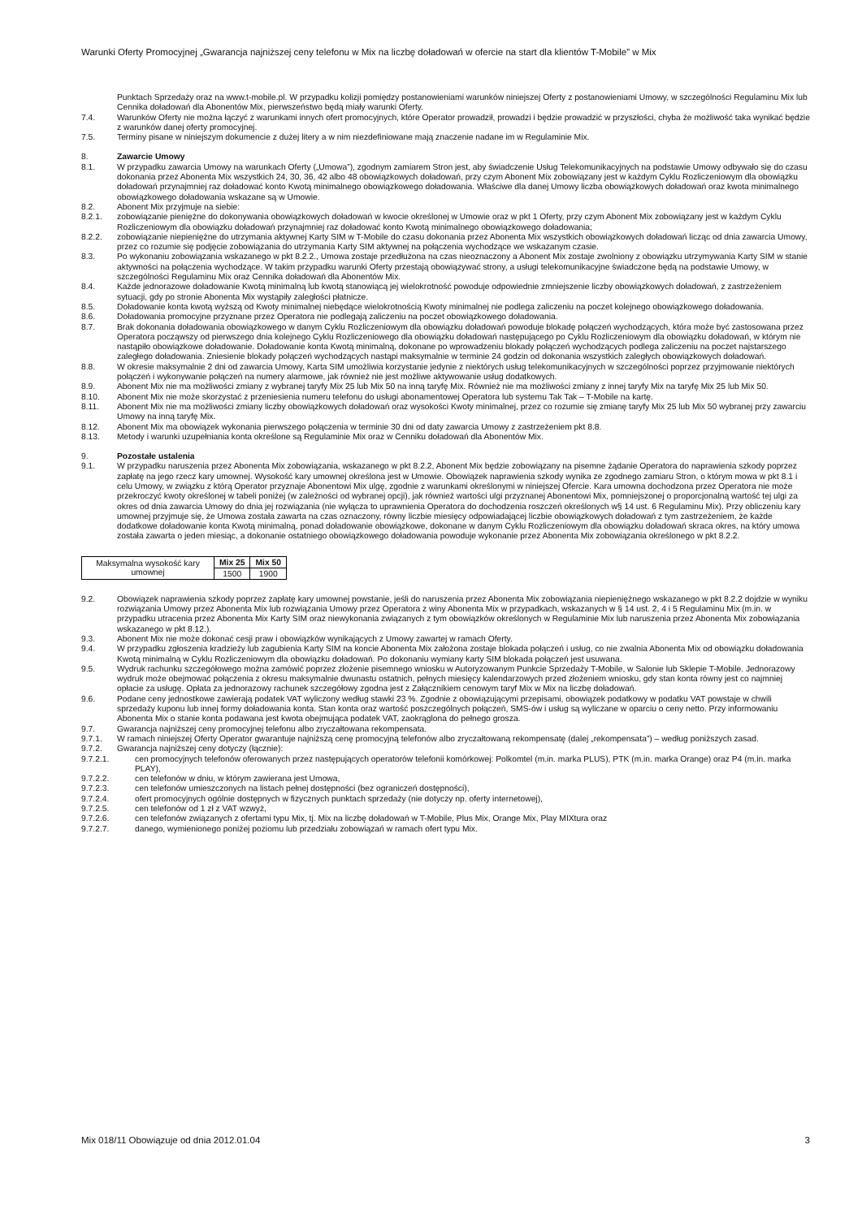Warunki Oferty Promocyjnej „Gwarancja najniższej ceny telefonu w Mix na liczbę doładowań w ofercie na start dla klientów T-Mobile” w Mix
Punktach Sprzedaży oraz na www.t-mobile.pl. W przypadku kolizji pomiędzy postanowieniami warunków niniejszej Oferty z postanowieniami Umowy, w szczególności Regulaminu Mix lub Cennika doładowań dla Abonentów Mix, pierwszeństwo będą miały warunki Oferty.
7.4. Warunków Oferty nie można łączyć z warunkami innych ofert promocyjnych, które Operator prowadził, prowadzi i będzie prowadzić w przyszłości, chyba że możliwość taka wynikać będzie z warunków danej oferty promocyjnej.
7.5. Terminy pisane w niniejszym dokumencie z dużej litery a w nim niezdefiniowane mają znaczenie nadane im w Regulaminie Mix.
8. Zawarcie Umowy
8.1. W przypadku zawarcia Umowy na warunkach Oferty („Umowa”), zgodnym zamiarem Stron jest, aby świadczenie Usług Telekomunikacyjnych na podstawie Umowy odbywało się do czasu dokonania przez Abonenta Mix wszystkich 24, 30, 36, 42 albo 48 obowiązkowych doładowań, przy czym Abonent Mix zobowiązany jest w każdym Cyklu Rozliczeniowym dla obowiązku doładowań przynajmniej raz doładować konto Kwotą minimalnego obowiązkowego doładowania. Właściwe dla danej Umowy liczba obowiązkowych doładowań oraz kwota minimalnego obowiązkowego doładowania wskazane są w Umowie.
8.2. Abonent Mix przyjmuje na siebie:
8.2.1. zobowiązanie pieniężne do dokonywania obowiązkowych doładowań w kwocie określonej w Umowie oraz w pkt 1 Oferty, przy czym Abonent Mix zobowiązany jest w każdym Cyklu Rozliczeniowym dla obowiązku doładowań przynajmniej raz doładować konto Kwotą minimalnego obowiązkowego doładowania;
8.2.2. zobowiązanie niepieniężne do utrzymania aktywnej Karty SIM w T-Mobile do czasu dokonania przez Abonenta Mix wszystkich obowiązkowych doładowań licząc od dnia zawarcia Umowy, przez co rozumie się podjęcie zobowiązania do utrzymania Karty SIM aktywnej na połączenia wychodzące we wskazanym czasie.
8.3. Po wykonaniu zobowiązania wskazanego w pkt 8.2.2., Umowa zostaje przedłużona na czas nieoznaczony a Abonent Mix zostaje zwolniony z obowiązku utrzymywania Karty SIM w stanie aktywności na połączenia wychodzące. W takim przypadku warunki Oferty przestają obowiązywać strony, a usługi telekomunikacyjne świadczone będą na podstawie Umowy, w szczególności Regulaminu Mix oraz Cennika doładowań dla Abonentów Mix.
8.4. Każde jednorazowe doładowanie Kwotą minimalną lub kwotą stanowiącą jej wielokrotność powoduje odpowiednie zmniejszenie liczby obowiązkowych doładowań, z zastrzeżeniem sytuacji, gdy po stronie Abonenta Mix wystąpiły zaległości płatnicze.
8.5. Doładowanie konta kwotą wyższą od Kwoty minimalnej niebędące wielokrotnością Kwoty minimalnej nie podlega zaliczeniu na poczet kolejnego obowiązkowego doładowania.
8.6. Doładowania promocyjne przyznane przez Operatora nie podlegają zaliczeniu na poczet obowiązkowego doładowania.
8.7. Brak dokonania doładowania obowiązkowego w danym Cyklu Rozliczeniowym dla obowiązku doładowań powoduje blokadę połączeń wychodzących, która może być zastosowana przez Operatora począwszy od pierwszego dnia kolejnego Cyklu Rozliczeniowego dla obowiązku doładowań następującego po Cyklu Rozliczeniowym dla obowiązku doładowań, w którym nie nastąpiło obowiązkowe doładowanie. Doładowanie konta Kwotą minimalną, dokonane po wprowadzeniu blokady połączeń wychodzących podlega zaliczeniu na poczet najstarszego zaległego doładowania. Zniesienie blokady połączeń wychodzących nastąpi maksymalnie w terminie 24 godzin od dokonania wszystkich zaległych obowiązkowych doładowań.
8.8. W okresie maksymalnie 2 dni od zawarcia Umowy, Karta SIM umożliwia korzystanie jedynie z niektórych usług telekomunikacyjnych w szczególności poprzez przyjmowanie niektórych połączeń i wykonywanie połączeń na numery alarmowe, jak również nie jest możliwe aktywowanie usług dodatkowych.
8.9. Abonent Mix nie ma możliwości zmiany z wybranej taryfy Mix 25 lub Mix 50 na inną taryfę Mix. Również nie ma możliwości zmiany z innej taryfy Mix na taryfę Mix 25 lub Mix 50.
8.10. Abonent Mix nie może skorzystać z przeniesienia numeru telefonu do usługi abonamentowej Operatora lub systemu Tak Tak – T-Mobile na kartę.
8.11. Abonent Mix nie ma możliwości zmiany liczby obowiązkowych doładowań oraz wysokości Kwoty minimalnej, przez co rozumie się zmianę taryfy Mix 25 lub Mix 50 wybranej przy zawarciu Umowy na inną taryfę Mix.
8.12. Abonent Mix ma obowiązek wykonania pierwszego połączenia w terminie 30 dni od daty zawarcia Umowy z zastrzeżeniem pkt 8.8.
8.13. Metody i warunki uzupełniania konta określone są Regulaminie Mix oraz w Cenniku doładowań dla Abonentów Mix.
9. Pozostałe ustalenia
9.1. W przypadku naruszenia przez Abonenta Mix zobowiązania, wskazanego w pkt 8.2.2, Abonent Mix będzie zobowiązany na pisemne żądanie Operatora do naprawienia szkody poprzez zapłatę na jego rzecz kary umownej. Wysokość kary umownej określona jest w Umowie. Obowiązek naprawienia szkody wynika ze zgodnego zamiaru Stron, o którym mowa w pkt 8.1 i celu Umowy, w związku z którą Operator przyznaje Abonentowi Mix ulgę, zgodnie z warunkami określonymi w niniejszej Ofercie. Kara umowna dochodzona przez Operatora nie może przekroczyć kwoty określonej w tabeli poniżej (w zależności od wybranej opcji), jak również wartości ulgi przyznanej Abonentowi Mix, pomniejszonej o proporcjonalną wartość tej ulgi za okres od dnia zawarcia Umowy do dnia jej rozwiązania (nie wyłącza to uprawnienia Operatora do dochodzenia roszczeń określonych w§ 14 ust. 6 Regulaminu Mix). Przy obliczeniu kary umownej przyjmuje się, że Umowa została zawarta na czas oznaczony, równy liczbie miesięcy odpowiadającej liczbie obowiązkowych doładowań z tym zastrzeżeniem, że każde dodatkowe doładowanie konta Kwotą minimalną, ponad doładowanie obowiązkowe, dokonane w danym Cyklu Rozliczeniowym dla obowiązku doładowań skraca okres, na który umowa została zawarta o jeden miesiąc, a dokonanie ostatniego obowiązkowego doładowania powoduje wykonanie przez Abonenta Mix zobowiązania określonego w pkt 8.2.2.
| Maksymalna wysokość kary umownej | Mix 25 | Mix 50 |
| | 1500 | 1900 |
9.2. Obowiązek naprawienia szkody poprzez zapłatę kary umownej powstanie, jeśli do naruszenia przez Abonenta Mix zobowiązania niepieniężnego wskazanego w pkt 8.2.2 dojdzie w wyniku rozwiązania Umowy przez Abonenta Mix lub rozwiązania Umowy przez Operatora z winy Abonenta Mix w przypadkach, wskazanych w § 14 ust. 2, 4 i 5 Regulaminu Mix (m.in. w przypadku utracenia przez Abonenta Mix Karty SIM oraz niewykonania związanych z tym obowiązków określonych w Regulaminie Mix lub naruszenia przez Abonenta Mix zobowiązania wskazanego w pkt 8.12.).
9.3. Abonent Mix nie może dokonać cesji praw i obowiązków wynikających z Umowy zawartej w ramach Oferty.
9.4. W przypadku zgłoszenia kradzieży lub zagubienia Karty SIM na koncie Abonenta Mix założona zostaje blokada połączeń i usług, co nie zwalnia Abonenta Mix od obowiązku doładowania Kwotą minimalną w Cyklu Rozliczeniowym dla obowiązku doładowań. Po dokonaniu wymiany karty SIM blokada połączeń jest usuwana.
9.5. Wydruk rachunku szczegółowego można zamówić poprzez złożenie pisemnego wniosku w Autoryzowanym Punkcie Sprzedaży T-Mobile, w Salonie lub Sklepie T-Mobile. Jednorazowy wydruk może obejmować połączenia z okresu maksymalnie dwunastu ostatnich, pełnych miesięcy kalendarzowych przed złożeniem wniosku, gdy stan konta równy jest co najmniej opłacie za usługę. Opłata za jednorazowy rachunek szczegółowy zgodna jest z Załącznikiem cenowym taryf Mix w Mix na liczbę doładowań.
9.6. Podane ceny jednostkowe zawierają podatek VAT wyliczony według stawki 23 %. Zgodnie z obowiązującymi przepisami, obowiązek podatkowy w podatku VAT powstaje w chwili sprzedaży kuponu lub innej formy doładowania konta. Stan konta oraz wartość poszczególnych połączeń, SMS-ów i usług są wyliczane w oparciu o ceny netto. Przy informowaniu Abonenta Mix o stanie konta podawana jest kwota obejmująca podatek VAT, zaokrąglona do pełnego grosza.
9.7. Gwarancja najniższej ceny promocyjnej telefonu albo zryczałtowana rekompensata.
9.7.1. W ramach niniejszej Oferty Operator gwarantuje najniższą cenę promocyjną telefonów albo zryczałtowaną rekompensatę (dalej „rekompensata”) – według poniższych zasad.
9.7.2. Gwarancja najniższej ceny dotyczy (łącznie):
9.7.2.1. cen promocyjnych telefonów oferowanych przez następujących operatorów telefonii komórkowej: Polkomtel (m.in. marka PLUS), PTK (m.in. marka Orange) oraz P4 (m.in. marka PLAY),
9.7.2.2. cen telefonów w dniu, w którym zawierana jest Umowa,
9.7.2.3. cen telefonów umieszczonych na listach pełnej dostępności (bez ograniczeń dostępności),
9.7.2.4. ofert promocyjnych ogólnie dostępnych w fizycznych punktach sprzedaży (nie dotyczy np. oferty internetowej),
9.7.2.5. cen telefonów od 1 zł z VAT wzwyż,
9.7.2.6. cen telefonów związanych z ofertami typu Mix, tj. Mix na liczbę doładowań w T-Mobile, Plus Mix, Orange Mix, Play MIXtura oraz
9.7.2.7. danego, wymienionego poniżej poziomu lub przedziału zobowiązań w ramach ofert typu Mix.
Mix 018/11 Obowiązuje od dnia 2012.01.04 3